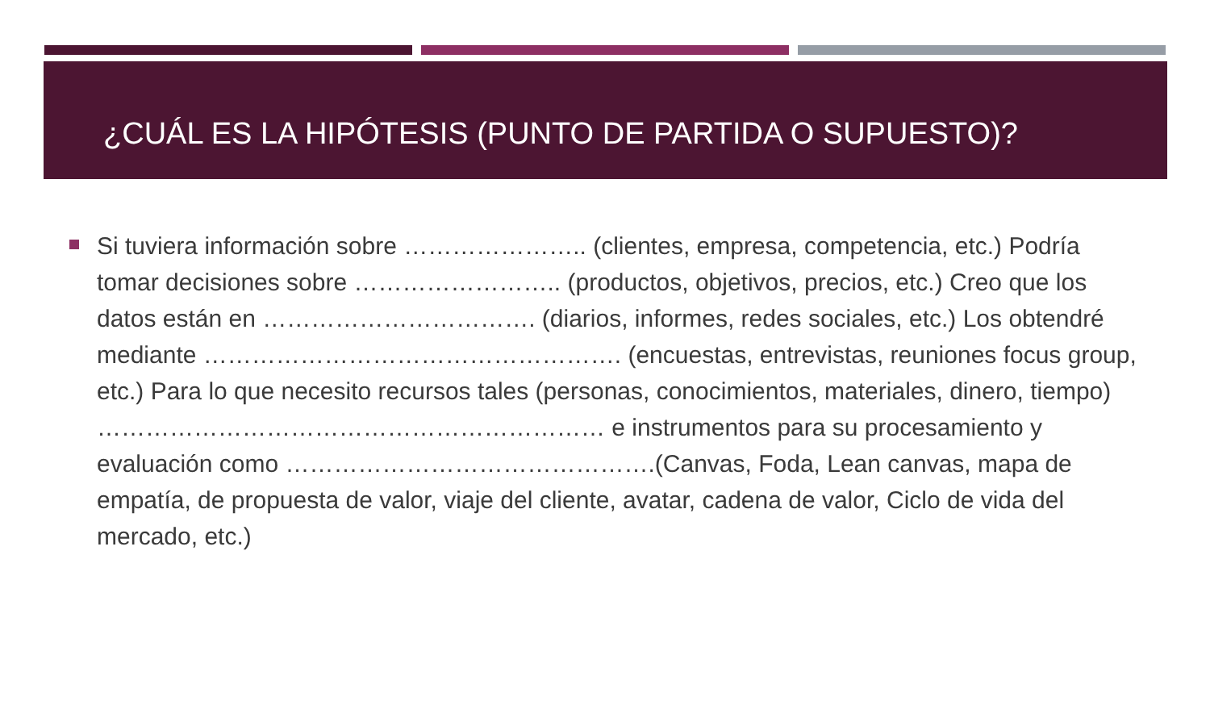¿CUÁL ES LA HIPÓTESIS (PUNTO DE PARTIDA O SUPUESTO)?
Si tuviera información sobre ………………….. (clientes, empresa, competencia, etc.) Podría tomar decisiones sobre …………………….. (productos, objetivos, precios, etc.) Creo que los datos están en ……………………………. (diarios, informes, redes sociales, etc.) Los obtendré mediante ……………………………………………. (encuestas, entrevistas, reuniones focus group, etc.) Para lo que necesito recursos tales (personas, conocimientos, materiales, dinero, tiempo) ……………………………………………………… e instrumentos para su procesamiento y evaluación como ……………………………………….(Canvas, Foda, Lean canvas, mapa de empatía, de propuesta de valor, viaje del cliente, avatar, cadena de valor, Ciclo de vida del mercado, etc.)